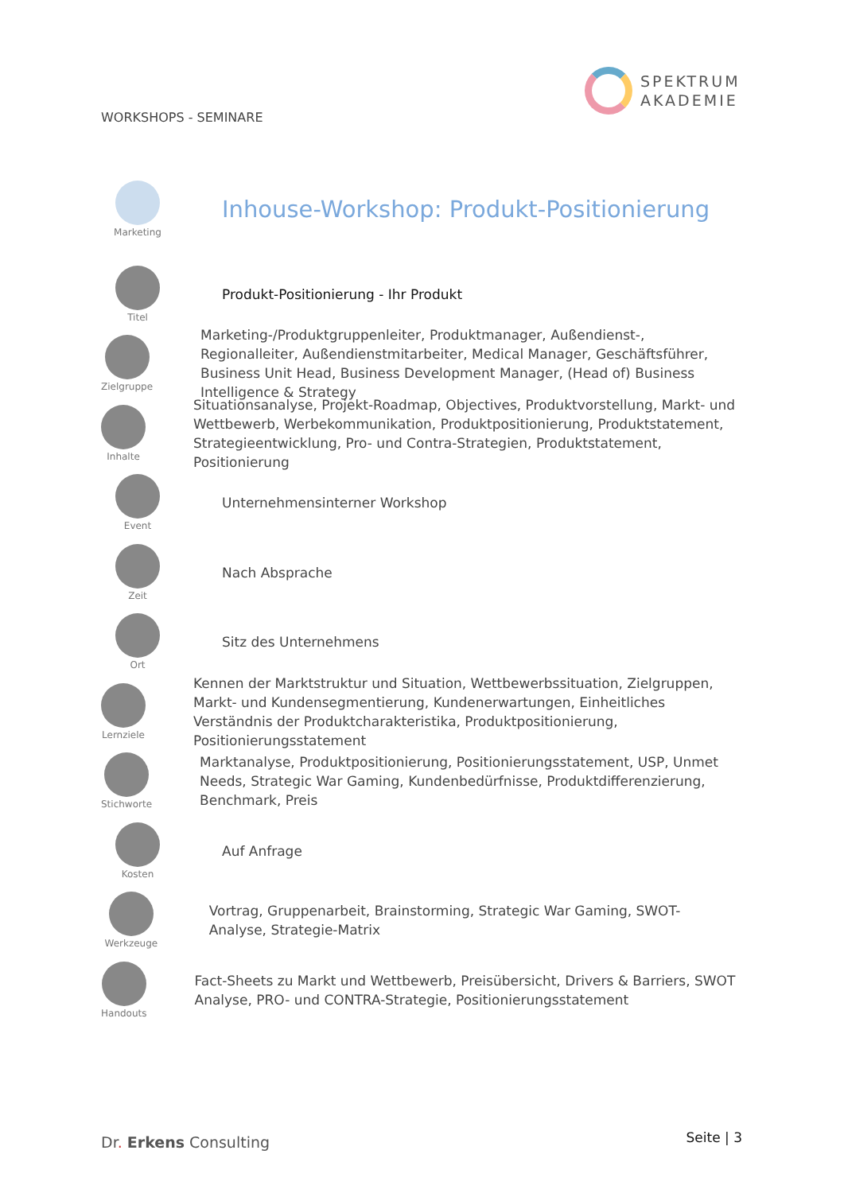SPEKTRUM
AKADEMIE
WORKSHOPS - SEMINARE
Marketing
Inhouse-Workshop: Produkt-Positionierung
Titel
Produkt-Positionierung - Ihr Produkt
Zielgruppe
Marketing-/Produktgruppenleiter, Produktmanager, Außendienst-, Regionalleiter, Außendienstmitarbeiter, Medical Manager, Geschäftsführer, Business Unit Head, Business Development Manager, (Head of) Business Intelligence & Strategy
Inhalte
Situationsanalyse, Projekt-Roadmap, Objectives, Produktvorstellung, Markt- und Wettbewerb, Werbekommunikation, Produktpositionierung, Produktstatement, Strategieentwicklung, Pro- und Contra-Strategien, Produktstatement, Positionierung
Event
Unternehmensinterner Workshop
Zeit
Nach Absprache
Ort
Sitz des Unternehmens
Lernziele
Kennen der Marktstruktur und Situation, Wettbewerbssituation, Zielgruppen, Markt- und Kundensegmentierung, Kundenerwartungen, Einheitliches Verständnis der Produktcharakteristika, Produktpositionierung, Positionierungsstatement
Stichworte
Marktanalyse, Produktpositionierung, Positionierungsstatement, USP, Unmet Needs, Strategic War Gaming, Kundenbedürfnisse, Produktdifferenzierung, Benchmark, Preis
Kosten
Auf Anfrage
Werkzeuge
Vortrag, Gruppenarbeit, Brainstorming, Strategic War Gaming, SWOT-Analyse, Strategie-Matrix
Handouts
Fact-Sheets zu Markt und Wettbewerb, Preisübersicht, Drivers & Barriers, SWOT Analyse, PRO- und CONTRA-Strategie, Positionierungsstatement
Dr. Erkens Consulting Seite | 3